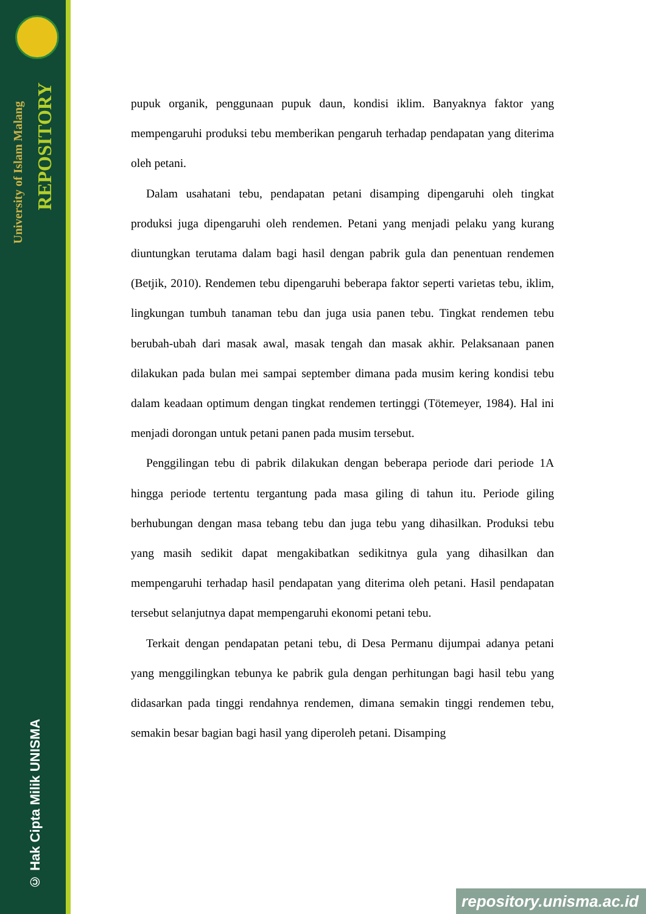University of Islam Malang
REPOSITORY
© Hak Cipta Milik UNISMA
pupuk organik, penggunaan pupuk daun, kondisi iklim. Banyaknya faktor yang mempengaruhi produksi tebu memberikan pengaruh terhadap pendapatan yang diterima oleh petani.
Dalam usahatani tebu, pendapatan petani disamping dipengaruhi oleh tingkat produksi juga dipengaruhi oleh rendemen. Petani yang menjadi pelaku yang kurang diuntungkan terutama dalam bagi hasil dengan pabrik gula dan penentuan rendemen (Betjik, 2010). Rendemen tebu dipengaruhi beberapa faktor seperti varietas tebu, iklim, lingkungan tumbuh tanaman tebu dan juga usia panen tebu. Tingkat rendemen tebu berubah-ubah dari masak awal, masak tengah dan masak akhir. Pelaksanaan panen dilakukan pada bulan mei sampai september dimana pada musim kering kondisi tebu dalam keadaan optimum dengan tingkat rendemen tertinggi (Tötemeyer, 1984). Hal ini menjadi dorongan untuk petani panen pada musim tersebut.
Penggilingan tebu di pabrik dilakukan dengan beberapa periode dari periode 1A hingga periode tertentu tergantung pada masa giling di tahun itu. Periode giling berhubungan dengan masa tebang tebu dan juga tebu yang dihasilkan. Produksi tebu yang masih sedikit dapat mengakibatkan sedikitnya gula yang dihasilkan dan mempengaruhi terhadap hasil pendapatan yang diterima oleh petani. Hasil pendapatan tersebut selanjutnya dapat mempengaruhi ekonomi petani tebu.
Terkait dengan pendapatan petani tebu, di Desa Permanu dijumpai adanya petani yang menggilingkan tebunya ke pabrik gula dengan perhitungan bagi hasil tebu yang didasarkan pada tinggi rendahnya rendemen, dimana semakin tinggi rendemen tebu, semakin besar bagian bagi hasil yang diperoleh petani. Disamping
repository.unisma.ac.id